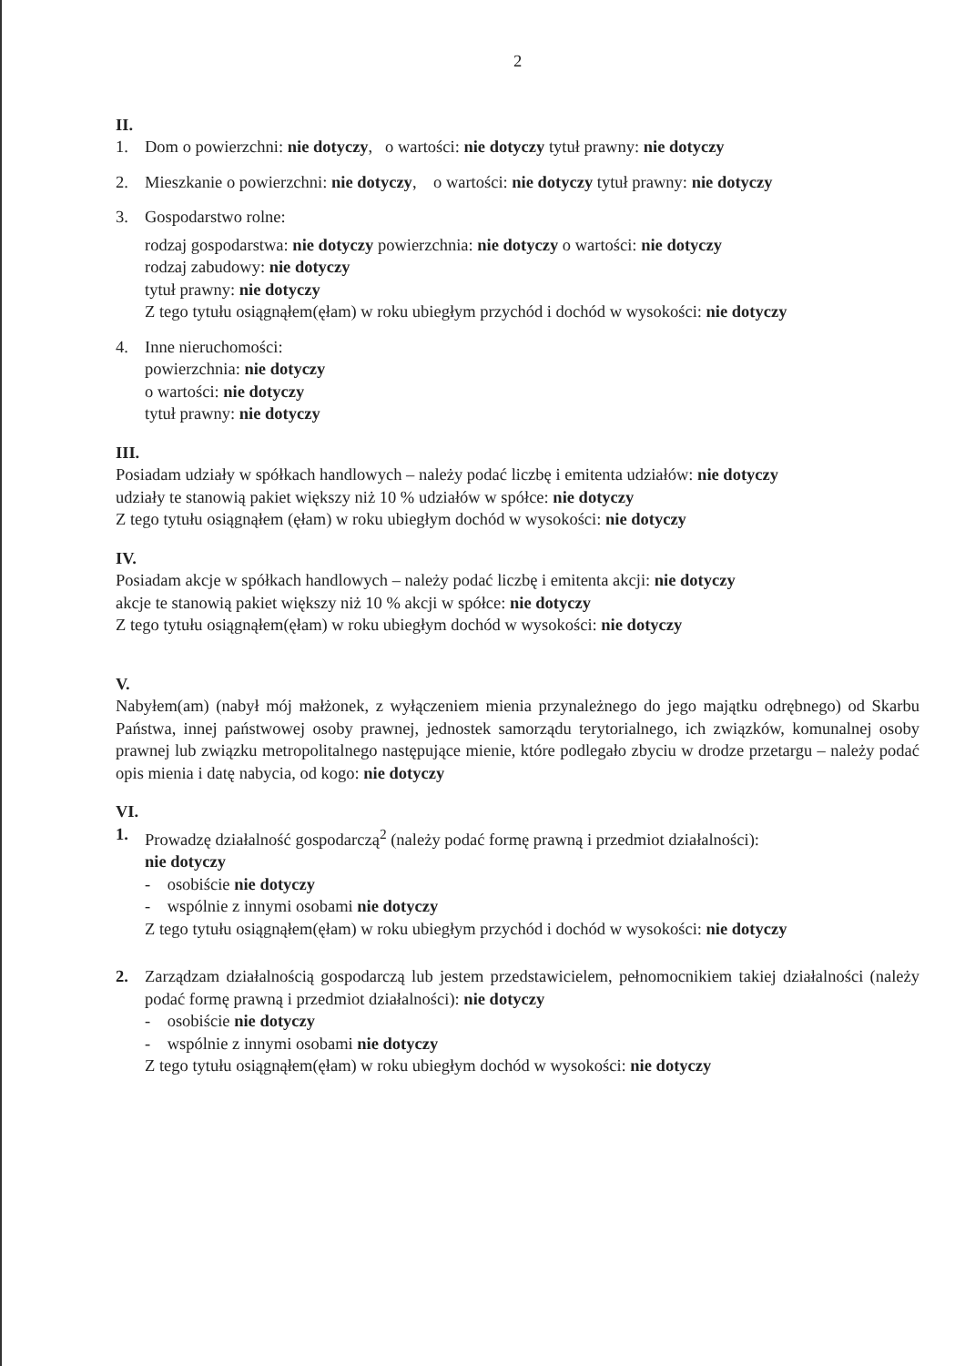2
II.
1. Dom o powierzchni: nie dotyczy, o wartości: nie dotyczy tytuł prawny: nie dotyczy
2. Mieszkanie o powierzchni: nie dotyczy, o wartości: nie dotyczy tytuł prawny: nie dotyczy
3. Gospodarstwo rolne:
rodzaj gospodarstwa: nie dotyczy powierzchnia: nie dotyczy o wartości: nie dotyczy
rodzaj zabudowy: nie dotyczy
tytuł prawny: nie dotyczy
Z tego tytułu osiągnąłem(ęłam) w roku ubiegłym przychód i dochód w wysokości: nie dotyczy
4. Inne nieruchomości:
powierzchnia: nie dotyczy
o wartości: nie dotyczy
tytuł prawny: nie dotyczy
III.
Posiadam udziały w spółkach handlowych – należy podać liczbę i emitenta udziałów: nie dotyczy
udziały te stanowią pakiet większy niż 10 % udziałów w spółce: nie dotyczy
Z tego tytułu osiągnąłem (ęłam) w roku ubiegłym dochód w wysokości: nie dotyczy
IV.
Posiadam akcje w spółkach handlowych – należy podać liczbę i emitenta akcji: nie dotyczy
akcje te stanowią pakiet większy niż 10 % akcji w spółce: nie dotyczy
Z tego tytułu osiągnąłem(ęłam) w roku ubiegłym dochód w wysokości: nie dotyczy
V.
Nabyłem(am) (nabył mój małżonek, z wyłączeniem mienia przynależnego do jego majątku odrębnego) od Skarbu Państwa, innej państwowej osoby prawnej, jednostek samorządu terytorialnego, ich związków, komunalnej osoby prawnej lub związku metropolitalnego następujące mienie, które podlegało zbyciu w drodze przetargu – należy podać opis mienia i datę nabycia, od kogo: nie dotyczy
VI.
1. Prowadzę działalność gospodarczą<sup>2</sup> (należy podać formę prawną i przedmiot działalności):
nie dotyczy
- osobiście nie dotyczy
- wspólnie z innymi osobami nie dotyczy
Z tego tytułu osiągnąłem(ęłam) w roku ubiegłym przychód i dochód w wysokości: nie dotyczy
2. Zarządzam działalnością gospodarczą lub jestem przedstawicielem, pełnomocnikiem takiej działalności (należy podać formę prawną i przedmiot działalności): nie dotyczy
- osobiście nie dotyczy
- wspólnie z innymi osobami nie dotyczy
Z tego tytułu osiągnąłem(ęłam) w roku ubiegłym dochód w wysokości: nie dotyczy